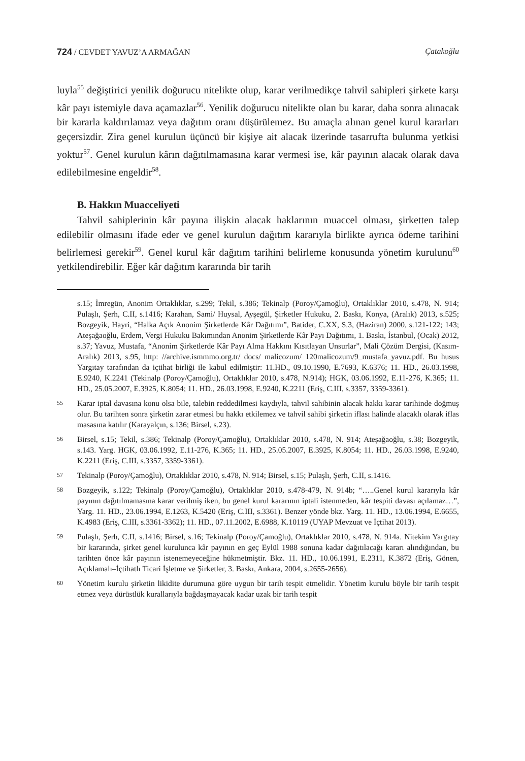724 / CEVDET YAVUZ’A ARMAĞAN Çatakoğlu
luyla<sup>55</sup> değiştirici yenilik doğurucu nitelikte olup, karar verilmedikçe tahvil sahipleri şirkete karşı kâr payı istemiyle dava açamazlar<sup>56</sup>. Yenilik doğurucu nitelikte olan bu karar, daha sonra alınacak bir kararla kaldırılamaz veya dağıtım oranı düşürülemez. Bu amaçla alınan genel kurul kararları geçersizdir. Zira genel kurulun üçüncü bir kişiye ait alacak üzerinde tasarrufta bulunma yetkisi yoktur<sup>57</sup>. Genel kurulun kârın dağıtılmamasına karar vermesi ise, kâr payının alacak olarak dava edilebilmesine engeldir<sup>58</sup>.
B. Hakkın Muacceliyeti
Tahvil sahiplerinin kâr payına ilişkin alacak haklarının muaccel olması, şirketten talep edilebilir olmasını ifade eder ve genel kurulun dağıtım kararıyla birlikte ayrıca ödeme tarihini belirlemesi gerekir<sup>59</sup>. Genel kurul kâr dağıtım tarihini belirleme konusunda yönetim kurulunu<sup>60</sup> yetkilendirebilir. Eğer kâr dağıtım kararında bir tarih
s.15; İmregün, Anonim Ortaklıklar, s.299; Tekil, s.386; Tekinalp (Poroy/Çamoğlu), Ortaklıklar 2010, s.478, N. 914; Pulaşlı, Şerh, C.II, s.1416; Karahan, Sami/ Huysal, Ayşegül, Şirketler Hukuku, 2. Baskı, Konya, (Aralık) 2013, s.525; Bozgeyik, Hayri, “Halka Açık Anonim Şirketlerde Kâr Dağıtımı”, Batider, C.XX, S.3, (Haziran) 2000, s.121-122; 143; Ateşağaoğlu, Erdem, Vergi Hukuku Bakımından Anonim Şirketlerde Kâr Payı Dağıtımı, 1. Baskı, İstanbul, (Ocak) 2012, s.37; Yavuz, Mustafa, “Anonim Şirketlerde Kâr Payı Alma Hakkını Kısıtlayan Unsurlar”, Mali Çözüm Dergisi, (Kasım-Aralık) 2013, s.95, http: //archive.ismmmo.org.tr/ docs/ malicozum/ 120malicozum/9_mustafa_yavuz.pdf. Bu husus Yargıtay tarafından da içtihat birliği ile kabul edilmiştir: 11.HD., 09.10.1990, E.7693, K.6376; 11. HD., 26.03.1998, E.9240, K.2241 (Tekinalp (Poroy/Çamoğlu), Ortaklıklar 2010, s.478, N.914); HGK, 03.06.1992, E.11-276, K.365; 11. HD., 25.05.2007, E.3925, K.8054; 11. HD., 26.03.1998, E.9240, K.2211 (Eriş, C.III, s.3357, 3359-3361).
55 Karar iptal davasına konu olsa bile, talebin reddedilmesi kaydıyla, tahvil sahibinin alacak hakkı karar tarihinde doğmuş olur. Bu tarihten sonra şirketin zarar etmesi bu hakkı etkilemez ve tahvil sahibi şirketin iflası halinde alacaklı olarak iflas masasına katılır (Karayalçın, s.136; Birsel, s.23).
56 Birsel, s.15; Tekil, s.386; Tekinalp (Poroy/Çamoğlu), Ortaklıklar 2010, s.478, N. 914; Ateşağaoğlu, s.38; Bozgeyik, s.143. Yarg. HGK, 03.06.1992, E.11-276, K.365; 11. HD., 25.05.2007, E.3925, K.8054; 11. HD., 26.03.1998, E.9240, K.2211 (Eriş, C.III, s.3357, 3359-3361).
57 Tekinalp (Poroy/Çamoğlu), Ortaklıklar 2010, s.478, N. 914; Birsel, s.15; Pulaşlı, Şerh, C.II, s.1416.
58 Bozgeyik, s.122; Tekinalp (Poroy/Çamoğlu), Ortaklıklar 2010, s.478-479, N. 914b; “…..Genel kurul kararıyla kâr payının dağıtılmamasına karar verilmiş iken, bu genel kurul kararının iptali istenmeden, kâr tespiti davası açılamaz…”, Yarg. 11. HD., 23.06.1994, E.1263, K.5420 (Eriş, C.III, s.3361). Benzer yönde bkz. Yarg. 11. HD., 13.06.1994, E.6655, K.4983 (Eriş, C.III, s.3361-3362); 11. HD., 07.11.2002, E.6988, K.10119 (UYAP Mevzuat ve İçtihat 2013).
59 Pulaşlı, Şerh, C.II, s.1416; Birsel, s.16; Tekinalp (Poroy/Çamoğlu), Ortaklıklar 2010, s.478, N. 914a. Nitekim Yargıtay bir kararında, şirket genel kurulunca kâr payının en geç Eylül 1988 sonuna kadar dağıtılacağı kararı alındığından, bu tarihten önce kâr payının istenemeyeceğine hükmetmiştir. Bkz. 11. HD., 10.06.1991, E.2311, K.3872 (Eriş, Gönen, Açıklamalı–İçtihatlı Ticari İşletme ve Şirketler, 3. Baskı, Ankara, 2004, s.2655-2656).
60 Yönetim kurulu şirketin likidite durumuna göre uygun bir tarih tespit etmelidir. Yönetim kurulu böyle bir tarih tespit etmez veya dürüstlük kurallarıyla bağdaşmayacak kadar uzak bir tarih tespit